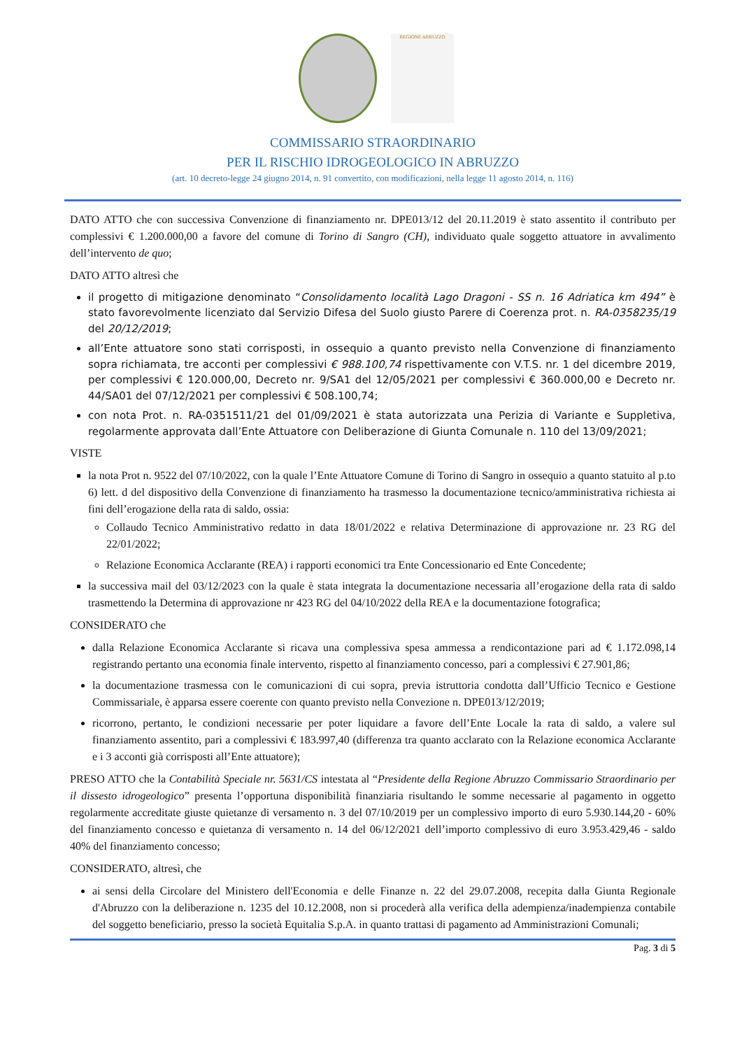REGIONE ABRUZZO
COMMISSARIO STRAORDINARIO
PER IL RISCHIO IDROGEOLOGICO IN ABRUZZO
(art. 10 decreto-legge 24 giugno 2014, n. 91 convertito, con modificazioni, nella legge 11 agosto 2014, n. 116)
DATO ATTO che con successiva Convenzione di finanziamento nr. DPE013/12 del 20.11.2019 è stato assentito il contributo per complessivi € 1.200.000,00 a favore del comune di Torino di Sangro (CH), individuato quale soggetto attuatore in avvalimento dell’intervento de quo;
DATO ATTO altresì che
il progetto di mitigazione denominato “Consolidamento località Lago Dragoni - SS n. 16 Adriatica km 494” è stato favorevolmente licenziato dal Servizio Difesa del Suolo giusto Parere di Coerenza prot. n. RA-0358235/19 del 20/12/2019;
all’Ente attuatore sono stati corrisposti, in ossequio a quanto previsto nella Convenzione di finanziamento sopra richiamata, tre acconti per complessivi € 988.100,74 rispettivamente con V.T.S. nr. 1 del dicembre 2019, per complessivi € 120.000,00, Decreto nr. 9/SA1 del 12/05/2021 per complessivi € 360.000,00 e Decreto nr. 44/SA01 del 07/12/2021 per complessivi € 508.100,74;
con nota Prot. n. RA-0351511/21 del 01/09/2021 è stata autorizzata una Perizia di Variante e Suppletiva, regolarmente approvata dall’Ente Attuatore con Deliberazione di Giunta Comunale n. 110 del 13/09/2021;
VISTE
la nota Prot n. 9522 del 07/10/2022, con la quale l’Ente Attuatore Comune di Torino di Sangro in ossequio a quanto statuito al p.to 6) lett. d del dispositivo della Convenzione di finanziamento ha trasmesso la documentazione tecnico/amministrativa richiesta ai fini dell’erogazione della rata di saldo, ossia:
Collaudo Tecnico Amministrativo redatto in data 18/01/2022 e relativa Determinazione di approvazione nr. 23 RG del 22/01/2022;
Relazione Economica Acclarante (REA) i rapporti economici tra Ente Concessionario ed Ente Concedente;
la successiva mail del 03/12/2023 con la quale è stata integrata la documentazione necessaria all’erogazione della rata di saldo trasmettendo la Determina di approvazione nr 423 RG del 04/10/2022 della REA e la documentazione fotografica;
CONSIDERATO che
dalla Relazione Economica Acclarante si ricava una complessiva spesa ammessa a rendicontazione pari ad € 1.172.098,14 registrando pertanto una economia finale intervento, rispetto al finanziamento concesso, pari a complessivi € 27.901,86;
la documentazione trasmessa con le comunicazioni di cui sopra, previa istruttoria condotta dall’Ufficio Tecnico e Gestione Commissariale, è apparsa essere coerente con quanto previsto nella Convezione n. DPE013/12/2019;
ricorrono, pertanto, le condizioni necessarie per poter liquidare a favore dell’Ente Locale la rata di saldo, a valere sul finanziamento assentito, pari a complessivi € 183.997,40 (differenza tra quanto acclarato con la Relazione economica Acclarante e i 3 acconti già corrisposti all’Ente attuatore);
PRESO ATTO che la Contabilità Speciale nr. 5631/CS intestata al “Presidente della Regione Abruzzo Commissario Straordinario per il dissesto idrogeologico” presenta l’opportuna disponibilità finanziaria risultando le somme necessarie al pagamento in oggetto regolarmente accreditate giuste quietanze di versamento n. 3 del 07/10/2019 per un complessivo importo di euro 5.930.144,20 - 60% del finanziamento concesso e quietanza di versamento n. 14 del 06/12/2021 dell’importo complessivo di euro 3.953.429,46 - saldo 40% del finanziamento concesso;
CONSIDERATO, altresì, che
ai sensi della Circolare del Ministero dell'Economia e delle Finanze n. 22 del 29.07.2008, recepita dalla Giunta Regionale d'Abruzzo con la deliberazione n. 1235 del 10.12.2008, non si procederà alla verifica della adempienza/inadempienza contabile del soggetto beneficiario, presso la società Equitalia S.p.A. in quanto trattasi di pagamento ad Amministrazioni Comunali;
Pag. 3 di 5